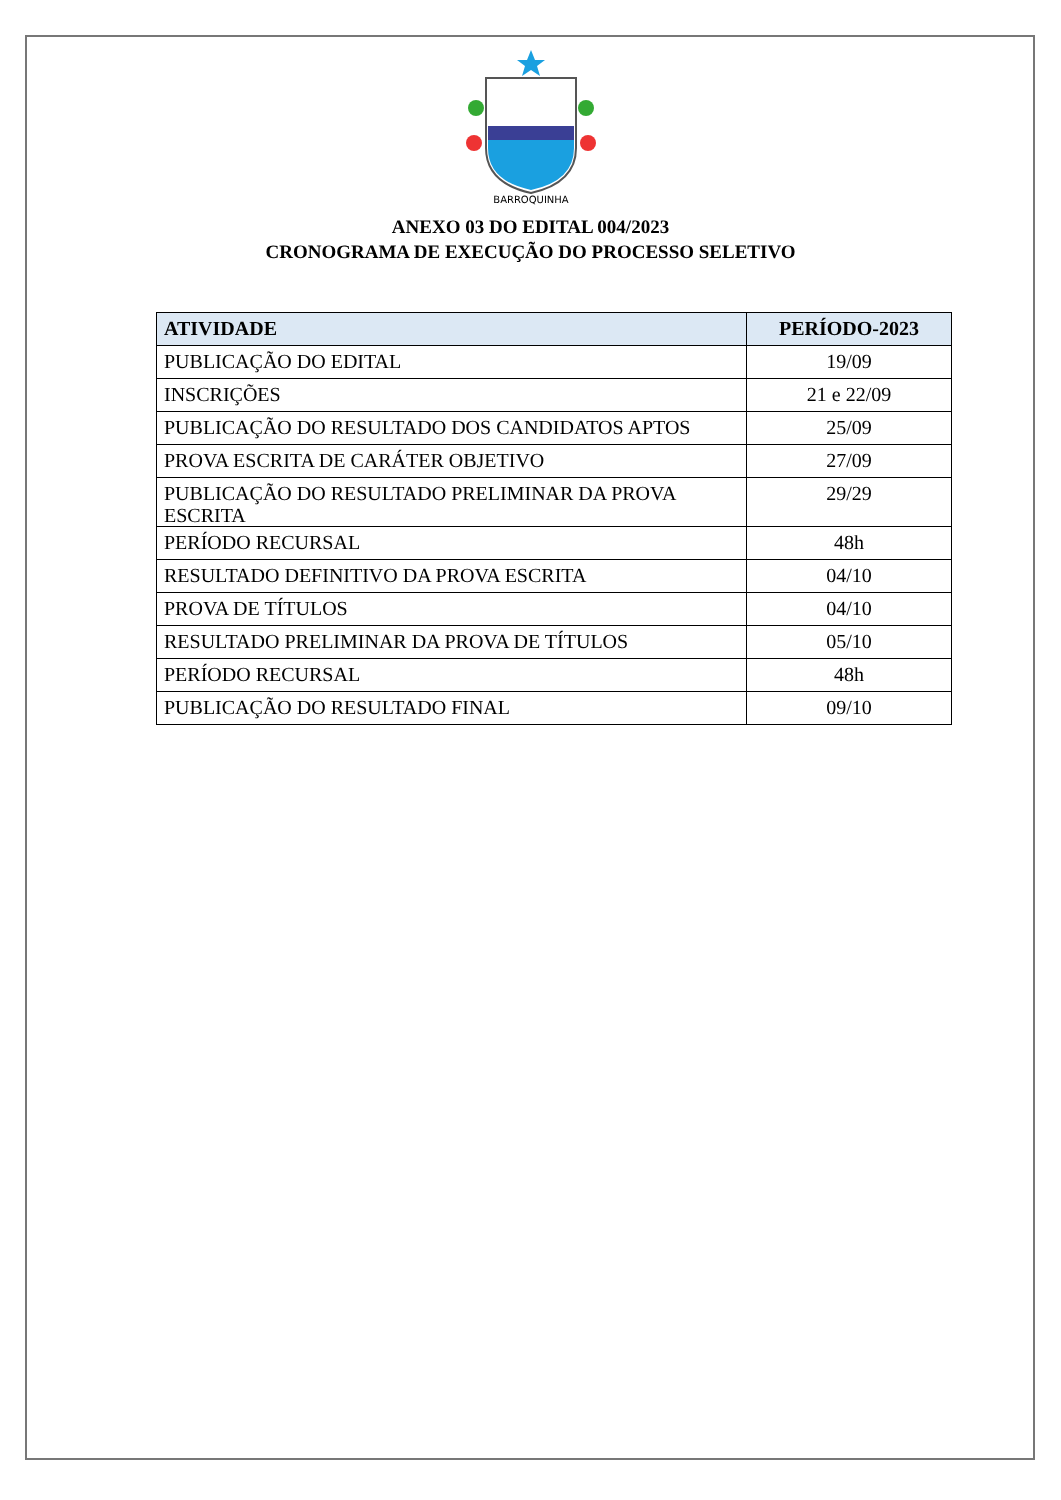BARROQUINHA
ANEXO 03 DO EDITAL 004/2023
CRONOGRAMA DE EXECUÇÃO DO PROCESSO SELETIVO
| ATIVIDADE | PERÍODO-2023 |
| --- | --- |
| PUBLICAÇÃO DO EDITAL | 19/09 |
| INSCRIÇÕES | 21 e 22/09 |
| PUBLICAÇÃO DO RESULTADO DOS CANDIDATOS APTOS | 25/09 |
| PROVA ESCRITA DE CARÁTER OBJETIVO | 27/09 |
| PUBLICAÇÃO DO RESULTADO PRELIMINAR DA PROVA ESCRITA | 29/29 |
| PERÍODO RECURSAL | 48h |
| RESULTADO DEFINITIVO DA PROVA ESCRITA | 04/10 |
| PROVA DE TÍTULOS | 04/10 |
| RESULTADO PRELIMINAR DA PROVA DE TÍTULOS | 05/10 |
| PERÍODO RECURSAL | 48h |
| PUBLICAÇÃO DO RESULTADO FINAL | 09/10 |